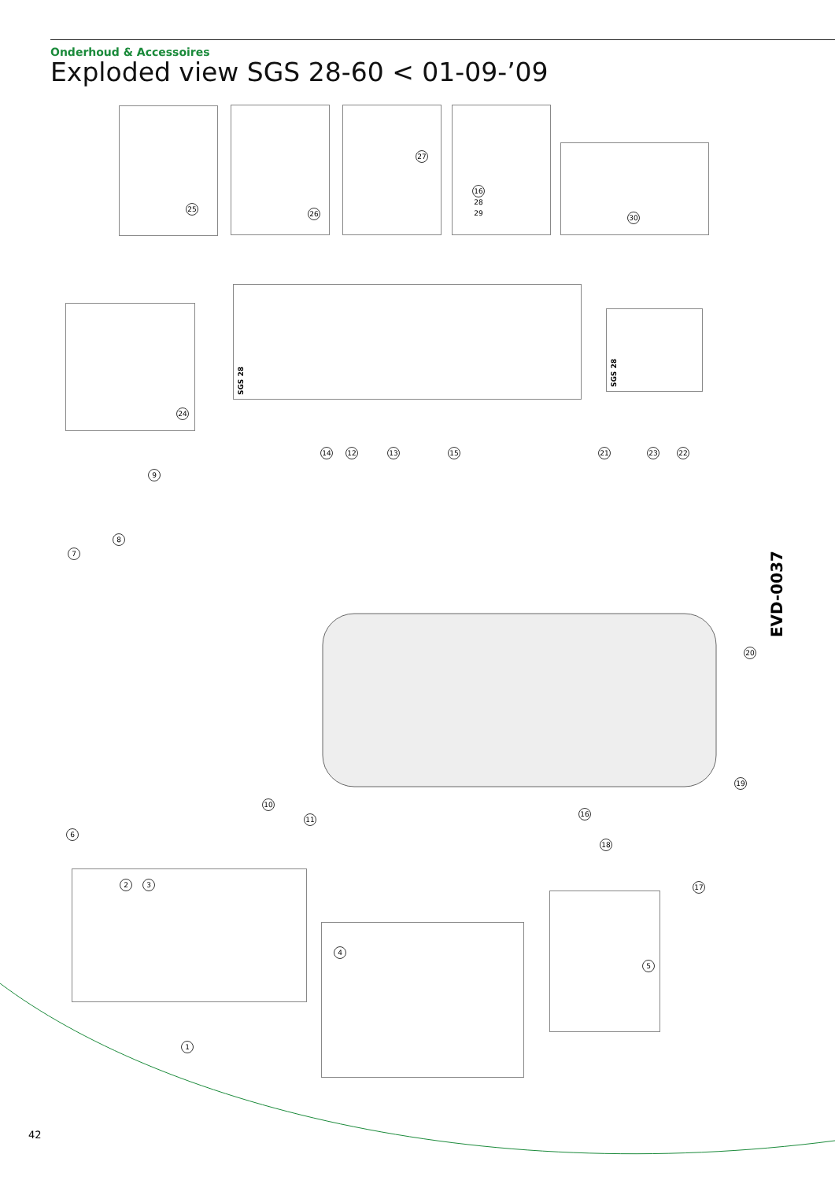Onderhoud & Accessoires
Exploded view SGS 28-60 < 01-09-’09
SGS 28
SGS 28
25
26
27
16 28 29
30
24
14 12 13 15 21 23 22
9
8
7
20
19
10
11
16
18
6
17
2 3
4
5
1
EVD-0037
42